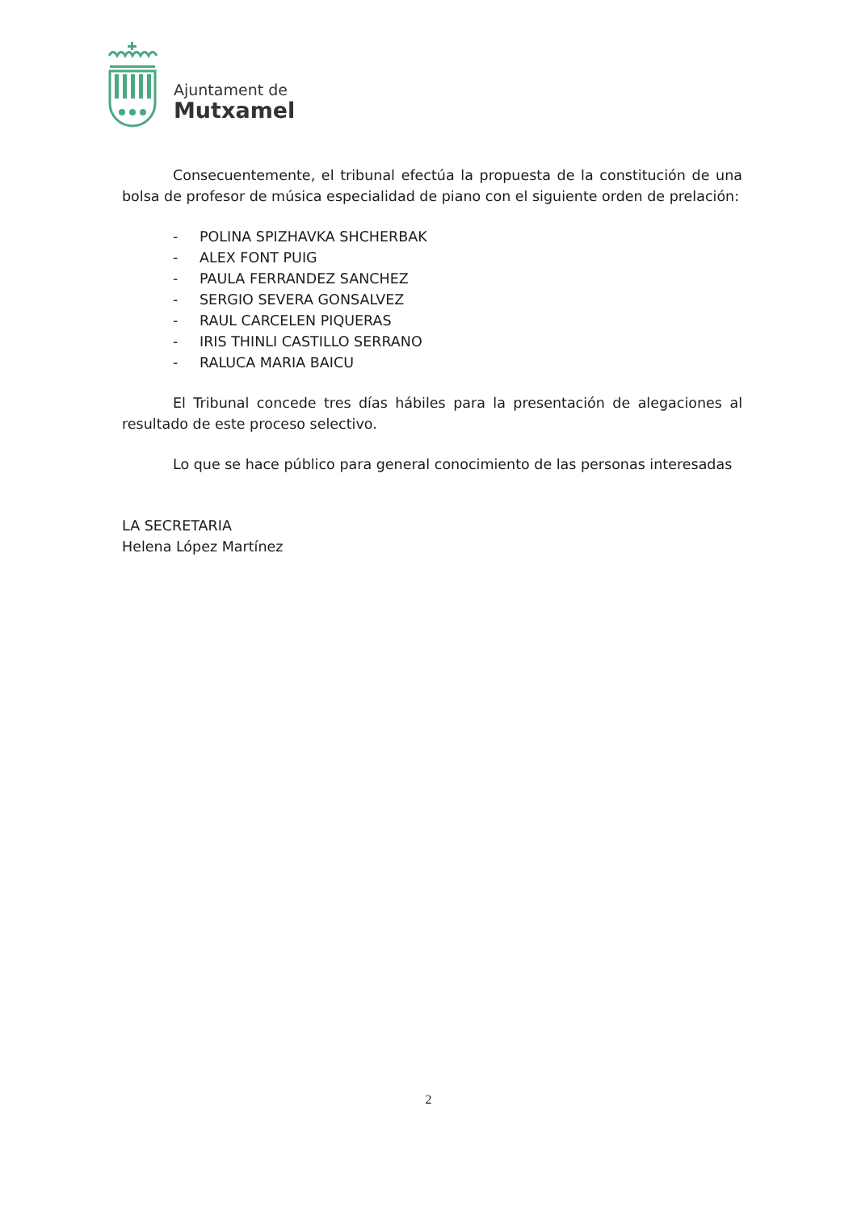Ajuntament de
Mutxamel
Consecuentemente, el tribunal efectúa la propuesta de la constitución de una bolsa de profesor de música especialidad de piano con el siguiente orden de prelación:
- POLINA SPIZHAVKA SHCHERBAK
- ALEX FONT PUIG
- PAULA FERRANDEZ SANCHEZ
- SERGIO SEVERA GONSALVEZ
- RAUL CARCELEN PIQUERAS
- IRIS THINLI CASTILLO SERRANO
- RALUCA MARIA BAICU
El Tribunal concede tres días hábiles para la presentación de alegaciones al resultado de este proceso selectivo.
Lo que se hace público para general conocimiento de las personas interesadas
LA SECRETARIA
Helena López Martínez
2